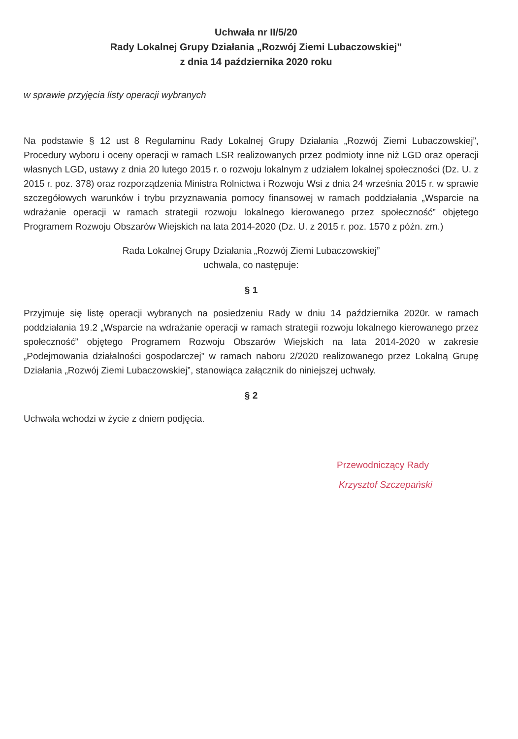Uchwała nr II/5/20
Rady Lokalnej Grupy Działania „Rozwój Ziemi Lubaczowskiej”
z dnia 14 października 2020 roku
w sprawie przyjęcia listy operacji wybranych
Na podstawie § 12 ust 8 Regulaminu Rady Lokalnej Grupy Działania „Rozwój Ziemi Lubaczowskiej”, Procedury wyboru i oceny operacji w ramach LSR realizowanych przez podmioty inne niż LGD oraz operacji własnych LGD, ustawy z dnia 20 lutego 2015 r. o rozwoju lokalnym z udziałem lokalnej społeczności (Dz. U. z 2015 r. poz. 378) oraz rozporządzenia Ministra Rolnictwa i Rozwoju Wsi z dnia 24 września 2015 r. w sprawie szczegółowych warunków i trybu przyznawania pomocy finansowej w ramach poddziałania „Wsparcie na wdrażanie operacji w ramach strategii rozwoju lokalnego kierowanego przez społeczność” objętego Programem Rozwoju Obszarów Wiejskich na lata 2014-2020 (Dz. U. z 2015 r. poz. 1570 z późn. zm.)
Rada Lokalnej Grupy Działania „Rozwój Ziemi Lubaczowskiej”
uchwala, co następuje:
§ 1
Przyjmuje się listę operacji wybranych na posiedzeniu Rady w dniu 14 października 2020r. w ramach poddziałania 19.2 „Wsparcie na wdrażanie operacji w ramach strategii rozwoju lokalnego kierowanego przez społeczność” objętego Programem Rozwoju Obszarów Wiejskich na lata 2014-2020 w zakresie „Podejmowania działalności gospodarczej” w ramach naboru 2/2020 realizowanego przez Lokalną Grupę Działania „Rozwój Ziemi Lubaczowskiej”, stanowiąca załącznik do niniejszej uchwały.
§ 2
Uchwała wchodzi w życie z dniem podjęcia.
Przewodniczący Rady
Krzysztof Szczepański